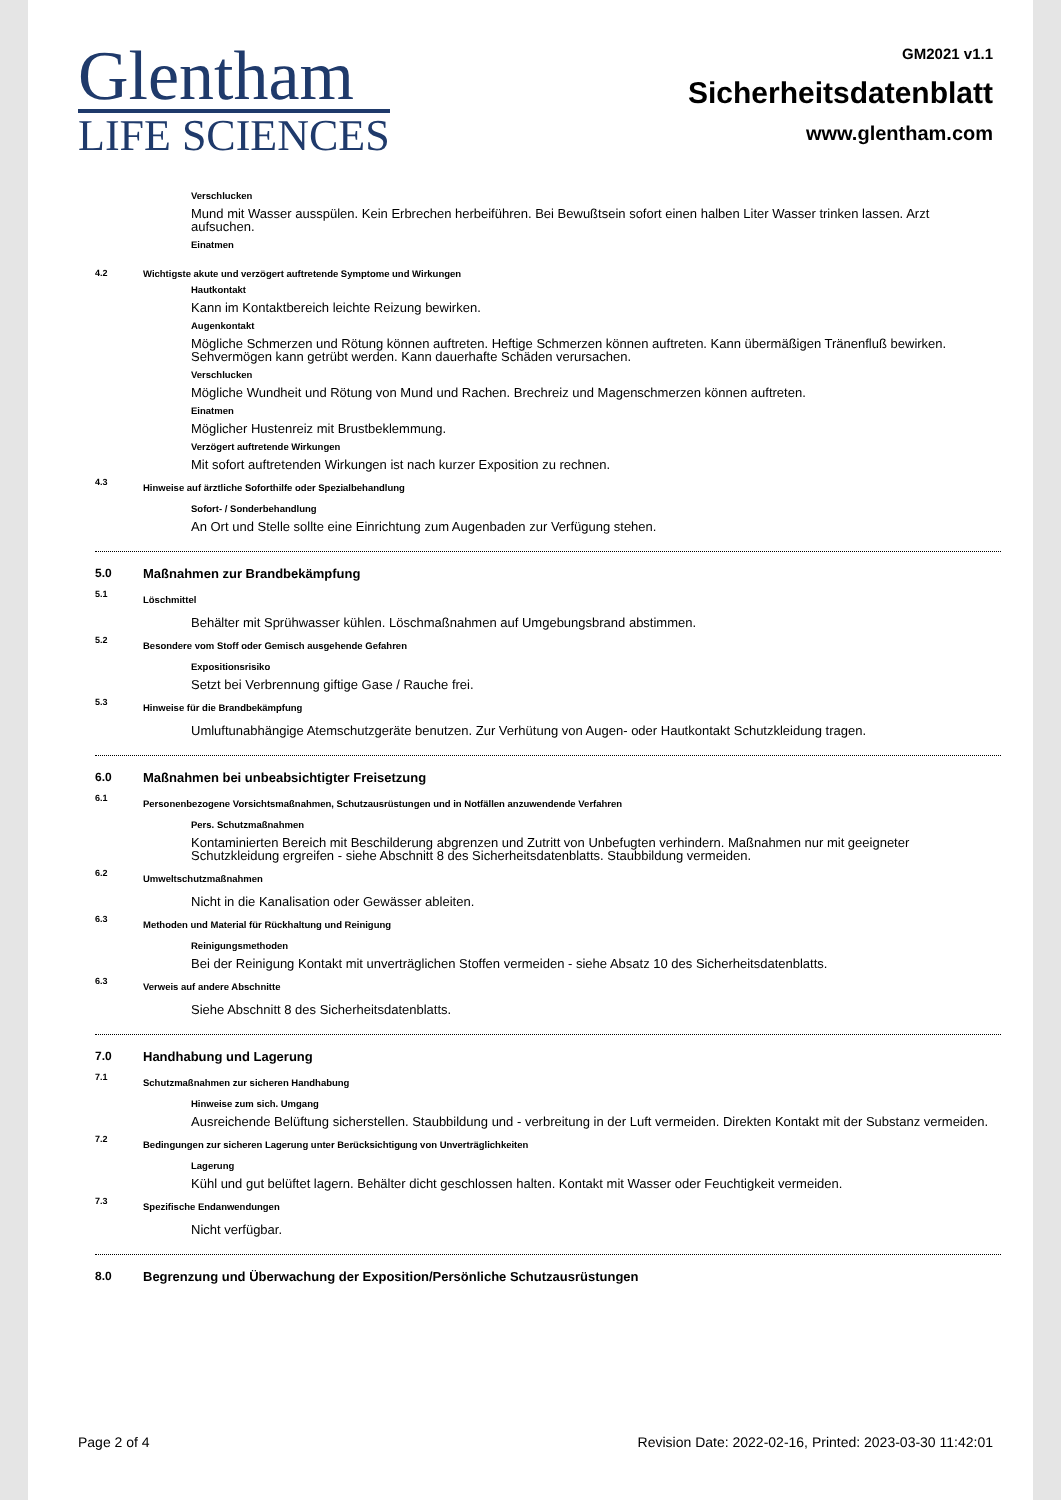Glentham
LIFE SCIENCES
GM2021 v1.1
Sicherheitsdatenblatt
www.glentham.com
Verschlucken
Mund mit Wasser ausspülen. Kein Erbrechen herbeiführen. Bei Bewußtsein sofort einen halben Liter Wasser trinken lassen. Arzt aufsuchen.
Einatmen
4.2 Wichtigste akute und verzögert auftretende Symptome und Wirkungen
Hautkontakt
Kann im Kontaktbereich leichte Reizung bewirken.
Augenkontakt
Mögliche Schmerzen und Rötung können auftreten. Heftige Schmerzen können auftreten. Kann übermäßigen Tränenfluß bewirken. Sehvermögen kann getrübt werden. Kann dauerhafte Schäden verursachen.
Verschlucken
Mögliche Wundheit und Rötung von Mund und Rachen. Brechreiz und Magenschmerzen können auftreten.
Einatmen
Möglicher Hustenreiz mit Brustbeklemmung.
Verzögert auftretende Wirkungen
Mit sofort auftretenden Wirkungen ist nach kurzer Exposition zu rechnen.
4.3
Hinweise auf ärztliche Soforthilfe oder Spezialbehandlung
Sofort- / Sonderbehandlung
An Ort und Stelle sollte eine Einrichtung zum Augenbaden zur Verfügung stehen.
5.0 Maßnahmen zur Brandbekämpfung
5.1
Löschmittel
Behälter mit Sprühwasser kühlen. Löschmaßnahmen auf Umgebungsbrand abstimmen.
5.2
Besondere vom Stoff oder Gemisch ausgehende Gefahren
Expositionsrisiko
Setzt bei Verbrennung giftige Gase / Rauche frei.
5.3
Hinweise für die Brandbekämpfung
Umluftunabhängige Atemschutzgeräte benutzen. Zur Verhütung von Augen- oder Hautkontakt Schutzkleidung tragen.
6.0 Maßnahmen bei unbeabsichtigter Freisetzung
6.1
Personenbezogene Vorsichtsmaßnahmen, Schutzausrüstungen und in Notfällen anzuwendende Verfahren
Pers. Schutzmaßnahmen
Kontaminierten Bereich mit Beschilderung abgrenzen und Zutritt von Unbefugten verhindern. Maßnahmen nur mit geeigneter Schutzkleidung ergreifen - siehe Abschnitt 8 des Sicherheitsdatenblatts. Staubbildung vermeiden.
6.2
Umweltschutzmaßnahmen
Nicht in die Kanalisation oder Gewässer ableiten.
6.3
Methoden und Material für Rückhaltung und Reinigung
Reinigungsmethoden
Bei der Reinigung Kontakt mit unverträglichen Stoffen vermeiden - siehe Absatz 10 des Sicherheitsdatenblatts.
6.3
Verweis auf andere Abschnitte
Siehe Abschnitt 8 des Sicherheitsdatenblatts.
7.0 Handhabung und Lagerung
7.1
Schutzmaßnahmen zur sicheren Handhabung
Hinweise zum sich. Umgang
Ausreichende Belüftung sicherstellen. Staubbildung und - verbreitung in der Luft vermeiden. Direkten Kontakt mit der Substanz vermeiden.
7.2
Bedingungen zur sicheren Lagerung unter Berücksichtigung von Unverträglichkeiten
Lagerung
Kühl und gut belüftet lagern. Behälter dicht geschlossen halten. Kontakt mit Wasser oder Feuchtigkeit vermeiden.
7.3
Spezifische Endanwendungen
Nicht verfügbar.
8.0 Begrenzung und Überwachung der Exposition/Persönliche Schutzausrüstungen
Page 2 of 4 Revision Date: 2022-02-16, Printed: 2023-03-30 11:42:01